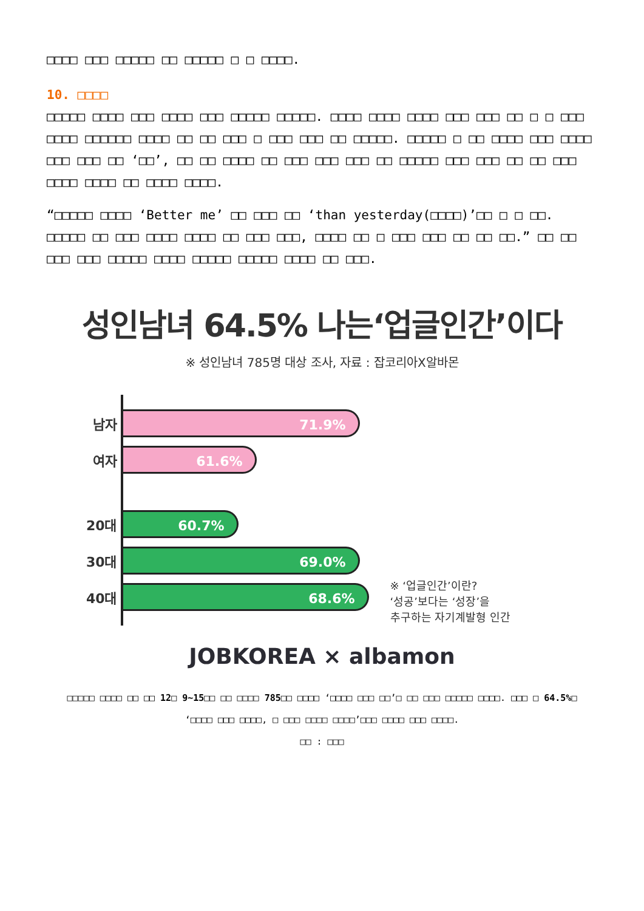□□□□ □□□ □□□□□ □□ □□□□□ □ □ □□□□.
10. □□□□
□□□□□ □□□□ □□□ □□□□ □□□ □□□□□ □□□□□. □□□□ □□□□ □□□□ □□□ □□□ □□ □ □ □□□ □□□□ □□□□□□ □□□□ □□ □□ □□□ □ □□□ □□□ □□ □□□□□. □□□□□ □ □□ □□□□ □□□ □□□□ □□□ □□□ □□ ‘□□’, □□ □□ □□□□ □□ □□□ □□□ □□□ □□ □□□□□ □□□ □□□ □□ □□ □□□ □□□□ □□□□ □□ □□□□ □□□□.
“□□□□□ □□□□ ‘Better me’ □□ □□□ □□ ‘than yesterday(□□□□)’□□ □ □ □□. □□□□□ □□ □□□ □□□□ □□□□ □□ □□□ □□□, □□□□ □□ □ □□□ □□□ □□ □□ □□.” □□ □□ □□□ □□□ □□□□□ □□□□ □□□□□ □□□□□ □□□□ □□ □□□.
성인남녀 64.5% 나는‘업글인간’이다
※ 성인남녀 785명 대상 조사, 자료 : 잡코리아X알바몬
남자
71.9%
여자
61.6%
20대
60.7%
30대
69.0%
40대
68.6%
※ ‘업글인간’이란?
‘성공’보다는 ‘성장’을
추구하는 자기계발형 인간
JOBKOREA × albamon
□□□□□ □□□□ □□ □□ 12□ 9~15□□ □□ □□□□ 785□□ □□□□ ‘□□□□ □□□ □□’□ □□ □□□ □□□□□ □□□□. □□□ □ 64.5%□
‘□□□□ □□□ □□□□, □ □□□ □□□□ □□□□’□□□ □□□□ □□□ □□□□.
□□ : □□□